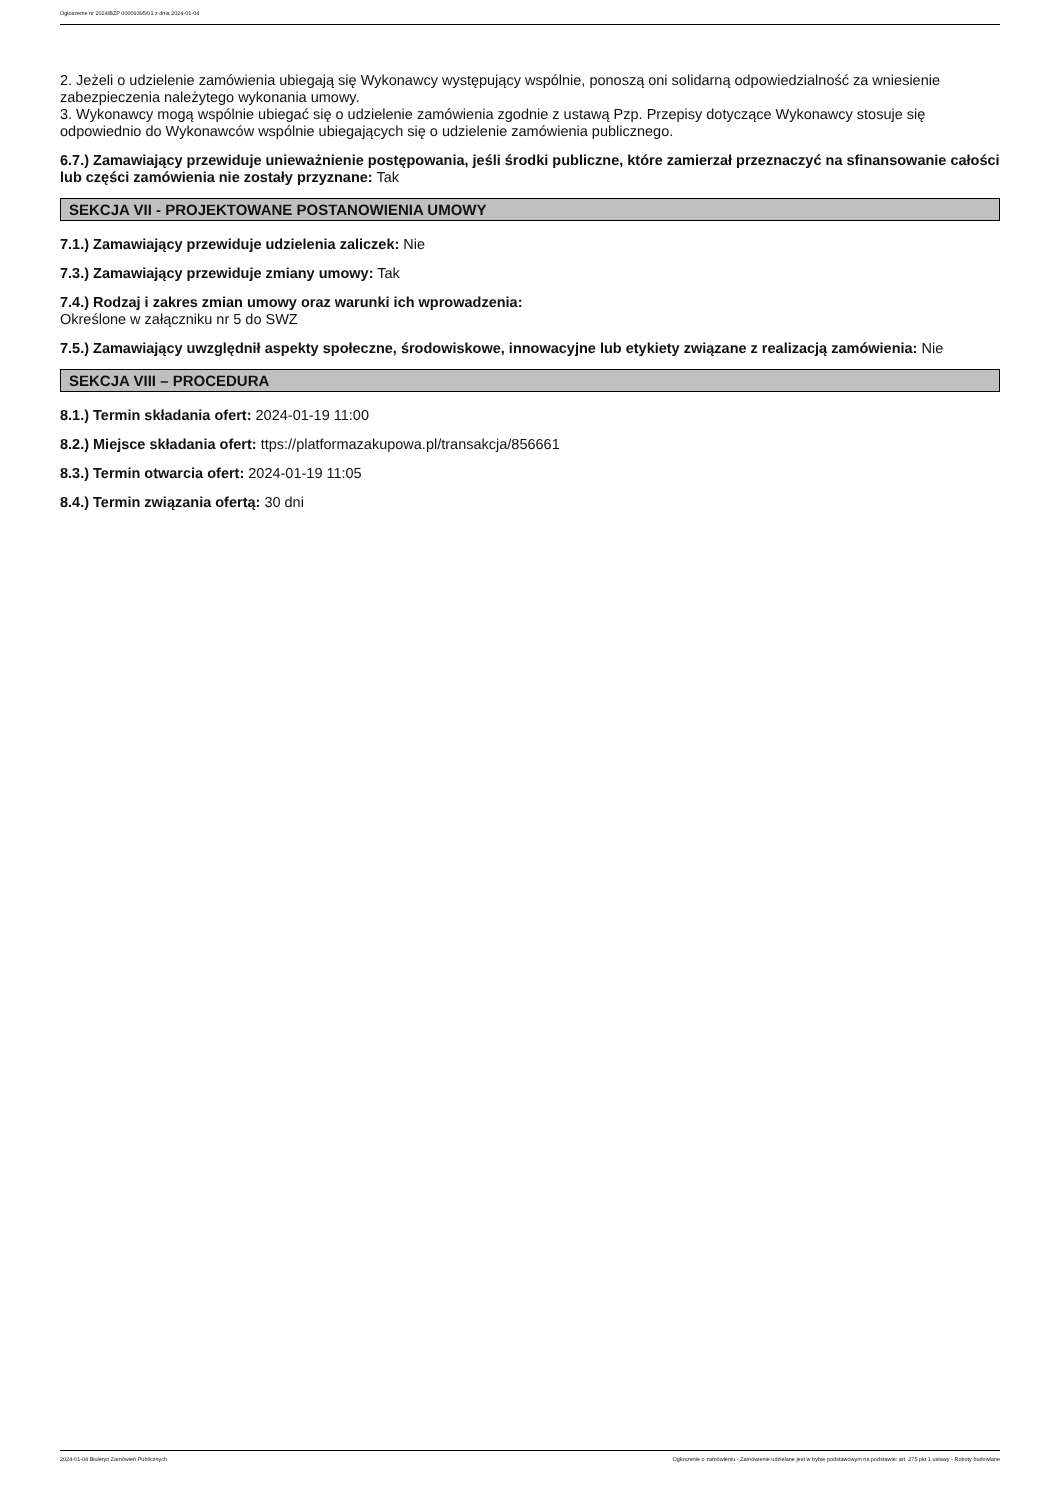Ogłoszenie nr 2024/BZP 00009395/01 z dnia 2024-01-04
2. Jeżeli o udzielenie zamówienia ubiegają się Wykonawcy występujący wspólnie, ponoszą oni solidarną odpowiedzialność za wniesienie zabezpieczenia należytego wykonania umowy.
3. Wykonawcy mogą wspólnie ubiegać się o udzielenie zamówienia zgodnie z ustawą Pzp. Przepisy dotyczące Wykonawcy stosuje się odpowiednio do Wykonawców wspólnie ubiegających się o udzielenie zamówienia publicznego.
6.7.) Zamawiający przewiduje unieważnienie postępowania, jeśli środki publiczne, które zamierzał przeznaczyć na sfinansowanie całości lub części zamówienia nie zostały przyznane: Tak
SEKCJA VII - PROJEKTOWANE POSTANOWIENIA UMOWY
7.1.) Zamawiający przewiduje udzielenia zaliczek: Nie
7.3.) Zamawiający przewiduje zmiany umowy: Tak
7.4.) Rodzaj i zakres zmian umowy oraz warunki ich wprowadzenia:
Określone w załączniku nr 5 do SWZ
7.5.) Zamawiający uwzględnił aspekty społeczne, środowiskowe, innowacyjne lub etykiety związane z realizacją zamówienia: Nie
SEKCJA VIII – PROCEDURA
8.1.) Termin składania ofert: 2024-01-19 11:00
8.2.) Miejsce składania ofert: ttps://platformazakupowa.pl/transakcja/856661
8.3.) Termin otwarcia ofert: 2024-01-19 11:05
8.4.) Termin związania ofertą: 30 dni
2024-01-04 Biuletyn Zamówień Publicznych Ogłoszenie o zamówieniu - Zamówienie udzielane jest w trybie podstawowym na podstawie: art. 275 pkt 1 ustawy - Roboty budowlane